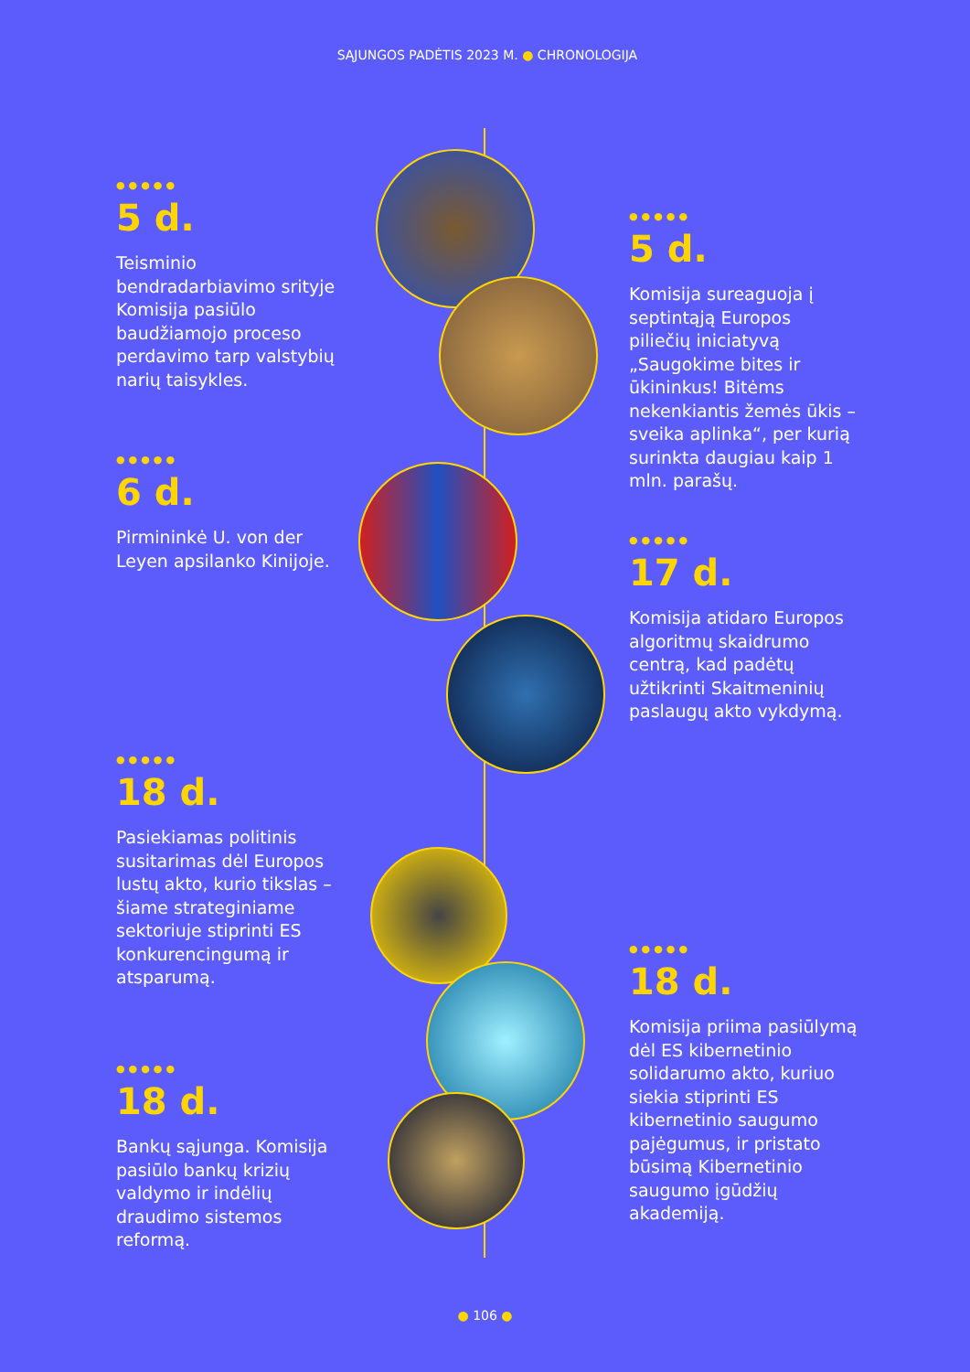SĄJUNGOS PADĖTIS 2023 M. ● CHRONOLOGIJA
●●●●●
5 d.
Teisminio bendradarbiavimo srityje Komisija pasiūlo baudžiamojo proceso perdavimo tarp valstybių narių taisykles.
●●●●●
5 d.
Komisija sureaguoja į septintąją Europos piliečių iniciatyvą „Saugokime bites ir ūkininkus! Bitėms nekenkiantis žemės ūkis – sveika aplinka“, per kurią surinkta daugiau kaip 1 mln. parašų.
●●●●●
6 d.
Pirmininkė U. von der Leyen apsilanko Kinijoje.
●●●●●
17 d.
Komisija atidaro Europos algoritmų skaidrumo centrą, kad padėtų užtikrinti Skaitmeninių paslaugų akto vykdymą.
●●●●●
18 d.
Pasiekiamas politinis susitarimas dėl Europos lustų akto, kurio tikslas – šiame strateginiame sektoriuje stiprinti ES konkurencingumą ir atsparumą.
●●●●●
18 d.
Komisija priima pasiūlymą dėl ES kibernetinio solidarumo akto, kuriuo siekia stiprinti ES kibernetinio saugumo pajėgumus, ir pristato būsimą Kibernetinio saugumo įgūdžių akademiją.
●●●●●
18 d.
Bankų sąjunga. Komisija pasiūlo bankų krizių valdymo ir indėlių draudimo sistemos reformą.
● 106 ●